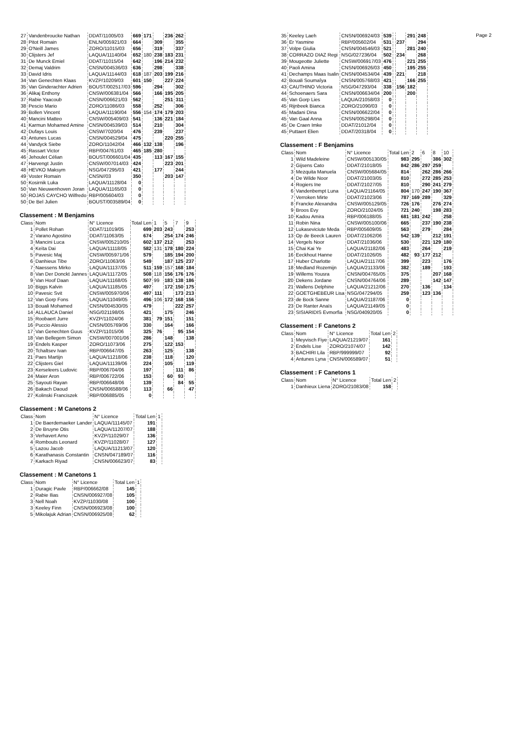| 27 | Vandenbroucke Nathan | DDAT/11005/03 | 669 | 171 | | 236 | 262 |
| 28 | Pitot Romain | ENLN/005921/03 | 664 | | 309 | | 355 |
| 29 | O'Neill James | ZORO/11015/03 | 656 | | 319 | | 337 |
| 30 | Clijsters Jef | LAQUA/11140/04 | 652 | 180 | 238 | 183 | 231 |
| 31 | De Munck Emiel | DDAT/11015/04 | 642 | | 196 | 214 | 232 |
| 32 | Demaj Valdrim | CNSN/004536/03 | 636 | | 298 | | 338 |
| 33 | David Idris | LAQUA/11144/03 | 618 | 187 | 203 | 199 | 216 |
| 34 | Van Genechten Klaas | KVZP/10209/03 | 601 | 150 | | 227 | 224 |
| 35 | Van Ginderachter Adrien | BOUST/002517/03 | 596 | | 294 | | 302 |
| 36 | Alikaj Enthony | CNSW/006381/04 | 566 | | 166 | 195 | 205 |
| 37 | Rabie Yaacoub | CNSN/006621/03 | 562 | | | 251 | 311 |
| 38 | Pescio Mario | ZORO/11086/03 | 558 | | 252 | | 306 |
| 39 | Bollen Vincent | LAQUA/11190/04 | 556 | 154 | 174 | 179 | 203 |
| 40 | Mancini Matteo | CNSW/005409/03 | 541 | | 136 | 221 | 184 |
| 41 | Karmun Mohamed Amine | CNSN/004539/03 | 514 | | 210 | | 304 |
| 42 | Dufays Louis | CNSW/7020/04 | 476 | | 239 | | 237 |
| 43 | Antunes Lucas | CNSN/004529/04 | 475 | | | 220 | 255 |
| 44 | Vandyck Siebe | ZORO/11042/04 | 466 | 132 | 138 | | 196 |
| 45 | Rassart Victor | RBP/004761/03 | 465 | 185 | 280 | | |
| 46 | Jehoulet Célian | BOUST/006601/04 | 435 | | 113 | 167 | 155 |
| 47 | Harvengt Justin | CNSW/007014/03 | 424 | | | 223 | 201 |
| 48 | HEVKO Maksym | NSG/047295/03 | 421 | | 177 | | 244 |
| 49 | Voster Romain | CNSN//03 | 350 | | | 203 | 147 |
| 50 | Kosirnik Luka | LAQUA/11128/04 | 0 | | | | |
| 50 | Van Nieuwenhoven Joran | LAQUA/11165/03 | 0 | | | | |
| 50 | ROJAS CAYCHO Wilfredo | RBP/005604/03 | 0 | | | | |
| 50 | De Bel Julien | BOUST/003589/04 | 0 | | | | |
Classement : M Benjamins
| Class | Nom | N° Licence | Total Len | 1 | 5 | 7 | 9 |
| --- | --- | --- | --- | --- | --- | --- | --- |
| 1 | Pollet Rohan | DDAT/11019/05 | 699 | 203 | 243 | | 253 |
| 2 | Varano Agostino | DDAT/11063/05 | 674 | | 254 | 174 | 246 |
| 3 | Mancini Luca | CNSW/005210/05 | 602 | 137 | 212 | | 253 |
| 4 | Keïta Dai | LAQUA/11118/05 | 582 | 131 | 178 | 180 | 224 |
| 5 | Pavesic Maj | CNSW/005971/06 | 579 | | 185 | 194 | 200 |
| 6 | Danhieux Tibe | ZORO/11063/06 | 549 | | 187 | 125 | 237 |
| 7 | Naessens Mirko | LAQUA/11137/05 | 511 | 159 | 157 | 168 | 184 |
| 8 | Van Der Donckt Jannes | LAQUA/11172/05 | 508 | 118 | 156 | 176 | 176 |
| 9 | Van Hoof Daan | LAQUA/11168/05 | 507 | 99 | 183 | 138 | 186 |
| 10 | Biggs Kalvin | LAQUA/11185/05 | 497 | | 172 | 150 | 175 |
| 10 | Pavesic Svit | CNSW/005970/06 | 497 | 111 | | 173 | 213 |
| 12 | Van Gorp Fons | LAQUA/11049/05 | 496 | 106 | 172 | 168 | 156 |
| 13 | Bouali Mohamed | CNSN/004530/05 | 479 | | | 222 | 257 |
| 14 | ALLAUCA Daniel | NSG/021198/05 | 421 | | 175 | | 246 |
| 15 | Roobaert Jurre | KVZP/11024/06 | 381 | 79 | 151 | | 151 |
| 16 | Puccio Alessio | CNSN/005769/06 | 330 | | 164 | | 166 |
| 17 | Van Genechten Guus | KVZP/11015/06 | 325 | 76 | | 95 | 154 |
| 18 | Van Bellegem Simon | CNSW/007001/06 | 286 | | 148 | | 138 |
| 19 | Endels Kasper | ZORO/11073/06 | 275 | | 122 | 153 | |
| 20 | Tchaltsev Ivan | RBP/006647/05 | 263 | | 125 | | 138 |
| 21 | Paes Martijn | LAQUA/11218/06 | 238 | | 118 | | 120 |
| 22 | Clijsters Giel | LAQUA/11139/06 | 224 | | 105 | | 119 |
| 23 | Kerseleers Ludovic | RBP/006704/06 | 197 | | | 111 | 86 |
| 24 | Maier Aron | RBP/006722/06 | 153 | | 60 | 93 | |
| 25 | Sayouti Rayan | RBP/006648/06 | 139 | | | 84 | 55 |
| 26 | Bakach Daoud | CNSN/006588/06 | 113 | | 66 | | 47 |
| 27 | Kolinski Franciszek | RBP/006885/05 | 0 | | | | |
Classement : M Canetons 2
| Class | Nom | N° Licence | Total Len | 1 |
| --- | --- | --- | --- | --- |
| 1 | De Baerdemaeker Lander | LAQUA/11145/07 | 191 | |
| 2 | De Bruyne Otis | LAQUA/11207/07 | 188 | |
| 3 | Verhavert Arno | KVZP/11029/07 | 136 | |
| 4 | Rombouts Leonard | KVZP/11028/07 | 127 | |
| 5 | Lazou Jacob | LAQUA/11213/07 | 120 | |
| 6 | Karathanasis Constantin | CNSN/047189/07 | 116 | |
| 7 | Karkach Riyad | CNSN/006623/07 | 83 | |
Classement : M Canetons 1
| Class | Nom | N° Licence | Total Len | 1 |
| --- | --- | --- | --- | --- |
| 1 | Duragic Pavle | RBP/006662/08 | 145 | |
| 2 | Rabie Ilias | CNSN/006927/08 | 105 | |
| 3 | Nell Noah | KVZP/11030/08 | 100 | |
| 3 | Keeley Finn | CNSN/006923/08 | 100 | |
| 5 | Mikolajuk Adrian | CNSN/006925/08 | 62 | |
Page 2
| 35 | Keeley Laeh | CNSN/006924/03 | 539 | | | 291 | 248 |
| 36 | Er Yasmine | RBP/005602/04 | 531 | | 237 | | 294 |
| 37 | Volpe Giulia | CNSN/004546/03 | 521 | | | 281 | 240 |
| 38 | CORRAZO DIAZ Regi | NSG/027236/04 | 502 | | 234 | | 268 |
| 39 | Mougeotte Juliette | CNSW/006917/03 | 476 | | | 221 | 255 |
| 40 | Paoli Amina | CNSN/006926/03 | 450 | | | 195 | 255 |
| 41 | Dechamps Maas Isalin | CNSN/004534/04 | 439 | | 221 | | 218 |
| 42 | Bouali Soumaîya | CNSN/005768/03 | 421 | | | 166 | 255 |
| 43 | CAUTHINO Victoria | NSG/047293/04 | 338 | | 156 | 182 | |
| 44 | Schoenaers Sara | CNSN/006634/04 | 200 | | | 200 | |
| 45 | Van Gorp Lies | LAQUA/21058/03 | 0 | | | | |
| 45 | Rijnbeek Bianca | ZORO/21090/03 | 0 | | | | |
| 45 | Madani Dina | CNSN/006622/04 | 0 | | | | |
| 45 | Van Gaal Anna | CNSN/005298/04 | 0 | | | | |
| 45 | De Craen Imke | DDAT/21012/04 | 0 | | | | |
| 45 | Puttaert Elien | DDAT/20318/04 | 0 | | | | |
Classement : F Benjamins
| Class | Nom | N° Licence | Total Len | 2 | 6 | 8 | 10 |
| --- | --- | --- | --- | --- | --- | --- | --- |
| 1 | Wild Madeleine | CNSW/005130/05 | 983 | 295 | | 386 | 302 |
| 2 | Gijsens Cato | DDAT/21018/05 | 842 | 286 | 297 | 259 | |
| 3 | Mezquita Manuela | CNSW/005684/05 | 814 | | 262 | 286 | 266 |
| 4 | De Wilde Noor | DDAT/21003/05 | 810 | | 272 | 285 | 253 |
| 4 | Rogiers Ine | DDAT/21027/05 | 810 | | 290 | 241 | 279 |
| 6 | Vandenbempt Luna | LAQUA/21164/05 | 804 | 170 | 247 | 190 | 367 |
| 7 | Verroken Mirte | DDAT/21023/06 | 787 | 169 | 289 | | 329 |
| 8 | Francke Alexandra | CNSW/005129/05 | 726 | 176 | | 276 | 274 |
| 9 | Broos Evy | ZORO/21024/05 | 721 | 240 | | 198 | 283 |
| 10 | Kadou Amira | RBP/006188/05 | 681 | 181 | 242 | | 258 |
| 11 | Robin Nina | CNSW/005100/06 | 665 | | 237 | 190 | 238 |
| 12 | Lukaseviciute Meda | RBP/005609/05 | 563 | | 279 | | 284 |
| 13 | Op de Beeck Lauren | DDAT/21062/06 | 542 | 139 | | 212 | 191 |
| 14 | Vergels Noor | DDAT/21036/06 | 530 | | 221 | 129 | 180 |
| 15 | Chai Kai Ye | LAQUA/21182/06 | 483 | | 264 | | 219 |
| 16 | Eeckhout Hanne | DDAT/21026/05 | 482 | 93 | 177 | 212 | |
| 17 | Huber Charlotte | LAQUA/21117/06 | 399 | | 223 | | 176 |
| 18 | Medland Rozemijn | LAQUA/21133/06 | 382 | | 189 | | 193 |
| 19 | Willems Yousra | CNSN/004765/05 | 375 | | | 207 | 168 |
| 20 | Dekens Jordane | CNSN/004764/06 | 289 | | | 142 | 147 |
| 21 | Wallens Delphine | LAQUA/21212/06 | 270 | | 136 | | 134 |
| 22 | GOETGHEBEUR Lisa | NSG/047294/05 | 259 | | 123 | 136 | |
| 23 | de Bock Sanne | LAQUA/21187/06 | 0 | | | | |
| 23 | De Ranter Anaïs | LAQUA/21149/05 | 0 | | | | |
| 23 | SISIARIDIS Evmorfia | NSG/040920/05 | 0 | | | | |
Classement : F Canetons 2
| Class | Nom | N° Licence | Total Len | 2 |
| --- | --- | --- | --- | --- |
| 1 | Meyvisch Fiye | LAQUA/21219/07 | 161 | |
| 2 | Endels Lise | ZORO/21074/07 | 142 | |
| 3 | BACHIRI Lila | RBP/999999/07 | 92 | |
| 4 | Antunes Lyna | CNSN/006589/07 | 51 | |
Classement : F Canetons 1
| Class | Nom | N° Licence | Total Len | 2 |
| --- | --- | --- | --- | --- |
| 1 | Danhieux Liena | ZORO/21083/08 | 158 | |